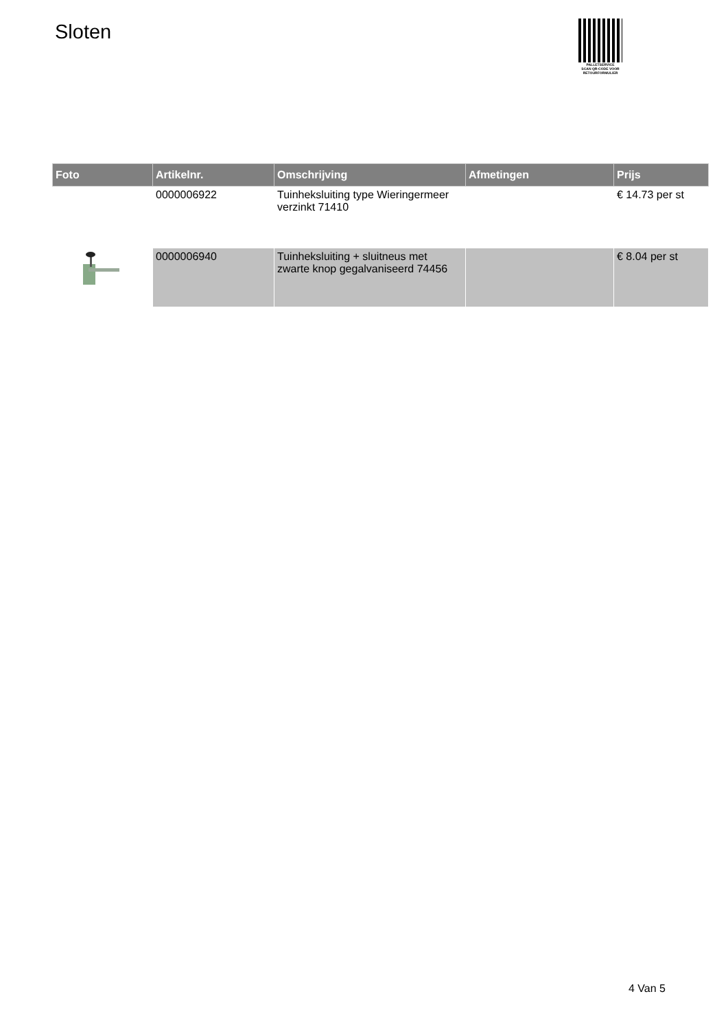Sloten
PALLETSERVICE
SCAN QR-CODE VOOR
RETOURFORMULIER
| Foto | Artikelnr. | Omschrijving | Afmetingen | Prijs |
| --- | --- | --- | --- | --- |
| | 0000006922 | Tuinheksluiting type Wieringermeer verzinkt 71410 | | € 14.73 per st |
| | 0000006940 | Tuinheksluiting + sluitneus met zwarte knop gegalvaniseerd 74456 | | € 8.04 per st |
4 Van 5